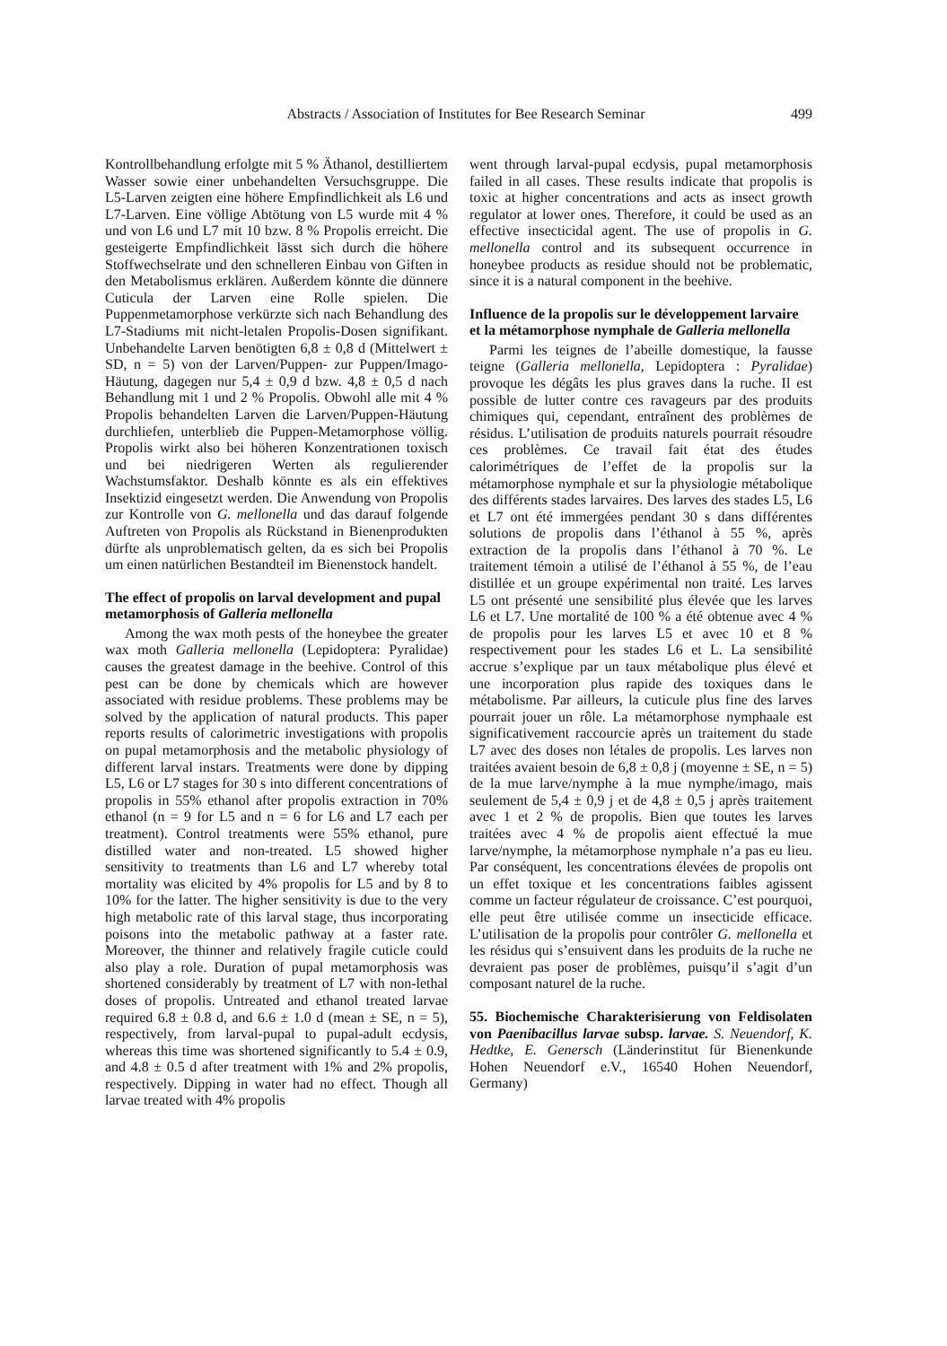Abstracts / Association of Institutes for Bee Research Seminar 499
Kontrollbehandlung erfolgte mit 5 % Äthanol, destilliertem Wasser sowie einer unbehandelten Versuchsgruppe. Die L5-Larven zeigten eine höhere Empfindlichkeit als L6 und L7-Larven. Eine völlige Abtötung von L5 wurde mit 4 % und von L6 und L7 mit 10 bzw. 8 % Propolis erreicht. Die gesteigerte Empfindlichkeit lässt sich durch die höhere Stoffwechselrate und den schnelleren Einbau von Giften in den Metabolismus erklären. Außerdem könnte die dünnere Cuticula der Larven eine Rolle spielen. Die Puppenmetamorphose verkürzte sich nach Behandlung des L7-Stadiums mit nicht-letalen Propolis-Dosen signifikant. Unbehandelte Larven benötigten 6,8 ± 0,8 d (Mittelwert ± SD, n = 5) von der Larven/Puppen- zur Puppen/Imago-Häutung, dagegen nur 5,4 ± 0,9 d bzw. 4,8 ± 0,5 d nach Behandlung mit 1 und 2 % Propolis. Obwohl alle mit 4 % Propolis behandelten Larven die Larven/Puppen-Häutung durchliefen, unterblieb die Puppen-Metamorphose völlig. Propolis wirkt also bei höheren Konzentrationen toxisch und bei niedrigeren Werten als regulierender Wachstumsfaktor. Deshalb könnte es als ein effektives Insektizid eingesetzt werden. Die Anwendung von Propolis zur Kontrolle von G. mellonella und das darauf folgende Auftreten von Propolis als Rückstand in Bienenprodukten dürfte als unproblematisch gelten, da es sich bei Propolis um einen natürlichen Bestandteil im Bienenstock handelt.
The effect of propolis on larval development and pupal metamorphosis of Galleria mellonella
Among the wax moth pests of the honeybee the greater wax moth Galleria mellonella (Lepidoptera: Pyralidae) causes the greatest damage in the beehive. Control of this pest can be done by chemicals which are however associated with residue problems. These problems may be solved by the application of natural products. This paper reports results of calorimetric investigations with propolis on pupal metamorphosis and the metabolic physiology of different larval instars. Treatments were done by dipping L5, L6 or L7 stages for 30 s into different concentrations of propolis in 55% ethanol after propolis extraction in 70% ethanol (n = 9 for L5 and n = 6 for L6 and L7 each per treatment). Control treatments were 55% ethanol, pure distilled water and non-treated. L5 showed higher sensitivity to treatments than L6 and L7 whereby total mortality was elicited by 4% propolis for L5 and by 8 to 10% for the latter. The higher sensitivity is due to the very high metabolic rate of this larval stage, thus incorporating poisons into the metabolic pathway at a faster rate. Moreover, the thinner and relatively fragile cuticle could also play a role. Duration of pupal metamorphosis was shortened considerably by treatment of L7 with non-lethal doses of propolis. Untreated and ethanol treated larvae required 6.8 ± 0.8 d, and 6.6 ± 1.0 d (mean ± SE, n = 5), respectively, from larval-pupal to pupal-adult ecdysis, whereas this time was shortened significantly to 5.4 ± 0.9, and 4.8 ± 0.5 d after treatment with 1% and 2% propolis, respectively. Dipping in water had no effect. Though all larvae treated with 4% propolis
went through larval-pupal ecdysis, pupal metamorphosis failed in all cases. These results indicate that propolis is toxic at higher concentrations and acts as insect growth regulator at lower ones. Therefore, it could be used as an effective insecticidal agent. The use of propolis in G. mellonella control and its subsequent occurrence in honeybee products as residue should not be problematic, since it is a natural component in the beehive.
Influence de la propolis sur le développement larvaire et la métamorphose nymphale de Galleria mellonella
Parmi les teignes de l’abeille domestique, la fausse teigne (Galleria mellonella, Lepidoptera : Pyralidae) provoque les dégâts les plus graves dans la ruche. Il est possible de lutter contre ces ravageurs par des produits chimiques qui, cependant, entraînent des problèmes de résidus. L’utilisation de produits naturels pourrait résoudre ces problèmes. Ce travail fait état des études calorimétriques de l’effet de la propolis sur la métamorphose nymphale et sur la physiologie métabolique des différents stades larvaires. Des larves des stades L5, L6 et L7 ont été immergées pendant 30 s dans différentes solutions de propolis dans l’éthanol à 55 %, après extraction de la propolis dans l’éthanol à 70 %. Le traitement témoin a utilisé de l’éthanol à 55 %, de l’eau distillée et un groupe expérimental non traité. Les larves L5 ont présenté une sensibilité plus élevée que les larves L6 et L7. Une mortalité de 100 % a été obtenue avec 4 % de propolis pour les larves L5 et avec 10 et 8 % respectivement pour les stades L6 et L. La sensibilité accrue s’explique par un taux métabolique plus élevé et une incorporation plus rapide des toxiques dans le métabolisme. Par ailleurs, la cuticule plus fine des larves pourrait jouer un rôle. La métamorphose nymphaale est significativement raccourcie après un traitement du stade L7 avec des doses non létales de propolis. Les larves non traitées avaient besoin de 6,8 ± 0,8 j (moyenne ± SE, n = 5) de la mue larve/nymphe à la mue nymphe/imago, mais seulement de 5,4 ± 0,9 j et de 4,8 ± 0,5 j après traitement avec 1 et 2 % de propolis. Bien que toutes les larves traitées avec 4 % de propolis aient effectué la mue larve/nymphe, la métamorphose nymphale n’a pas eu lieu. Par conséquent, les concentrations élevées de propolis ont un effet toxique et les concentrations faibles agissent comme un facteur régulateur de croissance. C’est pourquoi, elle peut être utilisée comme un insecticide efficace. L’utilisation de la propolis pour contrôler G. mellonella et les résidus qui s’ensuivent dans les produits de la ruche ne devraient pas poser de problèmes, puisqu’il s’agit d’un composant naturel de la ruche.
55. Biochemische Charakterisierung von Feldisolaten von Paenibacillus larvae subsp. larvae. S. Neuendorf, K. Hedtke, E. Genersch (Länderinstitut für Bienenkunde Hohen Neuendorf e.V., 16540 Hohen Neuendorf, Germany)